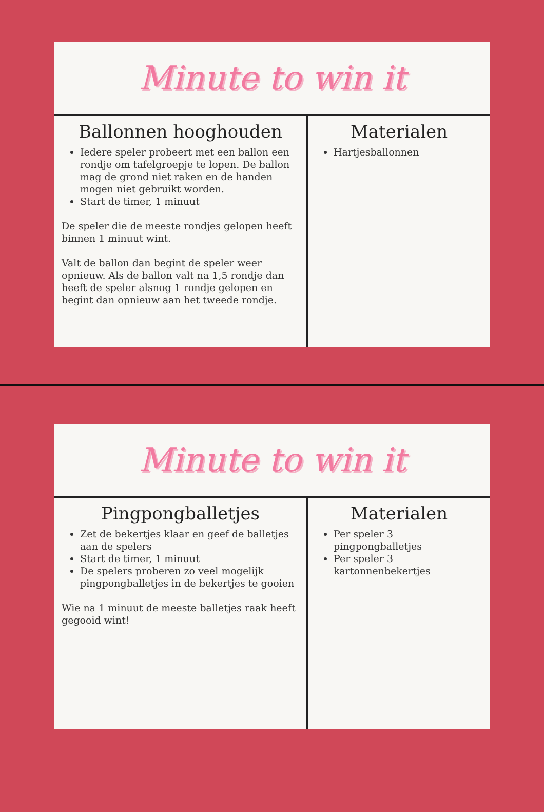Minute to win it
Ballonnen hooghouden
Iedere speler probeert met een ballon een rondje om tafelgroepje te lopen. De ballon mag de grond niet raken en de handen mogen niet gebruikt worden.
Start de timer, 1 minuut
De speler die de meeste rondjes gelopen heeft binnen 1 minuut wint.
Valt de ballon dan begint de speler weer opnieuw. Als de ballon valt na 1,5 rondje dan heeft de speler alsnog 1 rondje gelopen en begint dan opnieuw aan het tweede rondje.
Materialen
Hartjesballonnen
Minute to win it
Pingpongballetjes
Zet de bekertjes klaar en geef de balletjes aan de spelers
Start de timer, 1 minuut
De spelers proberen zo veel mogelijk pingpongballetjes in de bekertjes te gooien
Wie na 1 minuut de meeste balletjes raak heeft gegooid wint!
Materialen
Per speler 3 pingpongballetjes
Per speler 3 kartonnenbekertjes